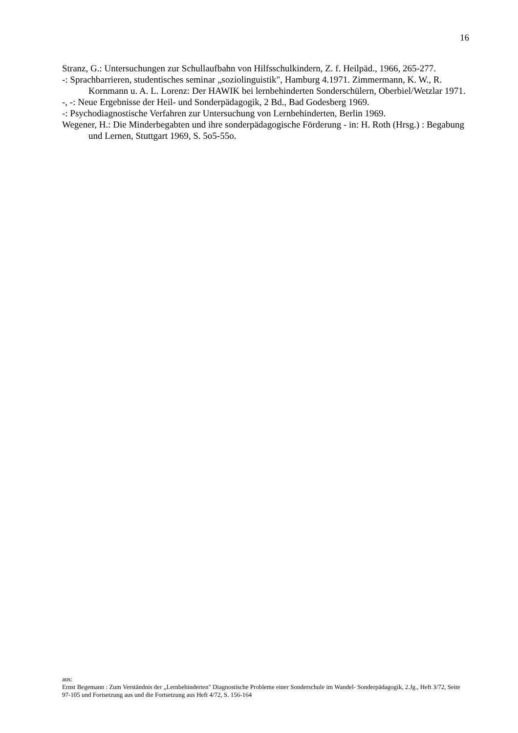16
Stranz, G.: Untersuchungen zur Schullaufbahn von Hilfsschulkindern, Z. f. Heilpäd., 1966, 265-277.
-: Sprachbarrieren, studentisches seminar „soziolinguistik", Hamburg 4.1971. Zimmermann, K. W., R. Kornmann u. A. L. Lorenz: Der HAWIK bei lernbehinderten Sonderschülern, Oberbiel/Wetzlar 1971.
-, -: Neue Ergebnisse der Heil- und Sonderpädagogik, 2 Bd., Bad Godesberg 1969.
-: Psychodiagnostische Verfahren zur Untersuchung von Lernbehinderten, Berlin 1969.
Wegener, H.: Die Minderbegabten und ihre sonderpädagogische Förderung - in: H. Roth (Hrsg.) : Begabung und Lernen, Stuttgart 1969, S. 5o5-55o.
aus:
Ernst Begemann : Zum Verständnis der „Lernbehinderten" Diagnostische Probleme einer Sonderschule im Wandel- Sonderpädagogik, 2.Jg., Heft 3/72, Seite 97-105 und Fortsetzung aus und die Fortsetzung aus Heft 4/72, S. 156-164